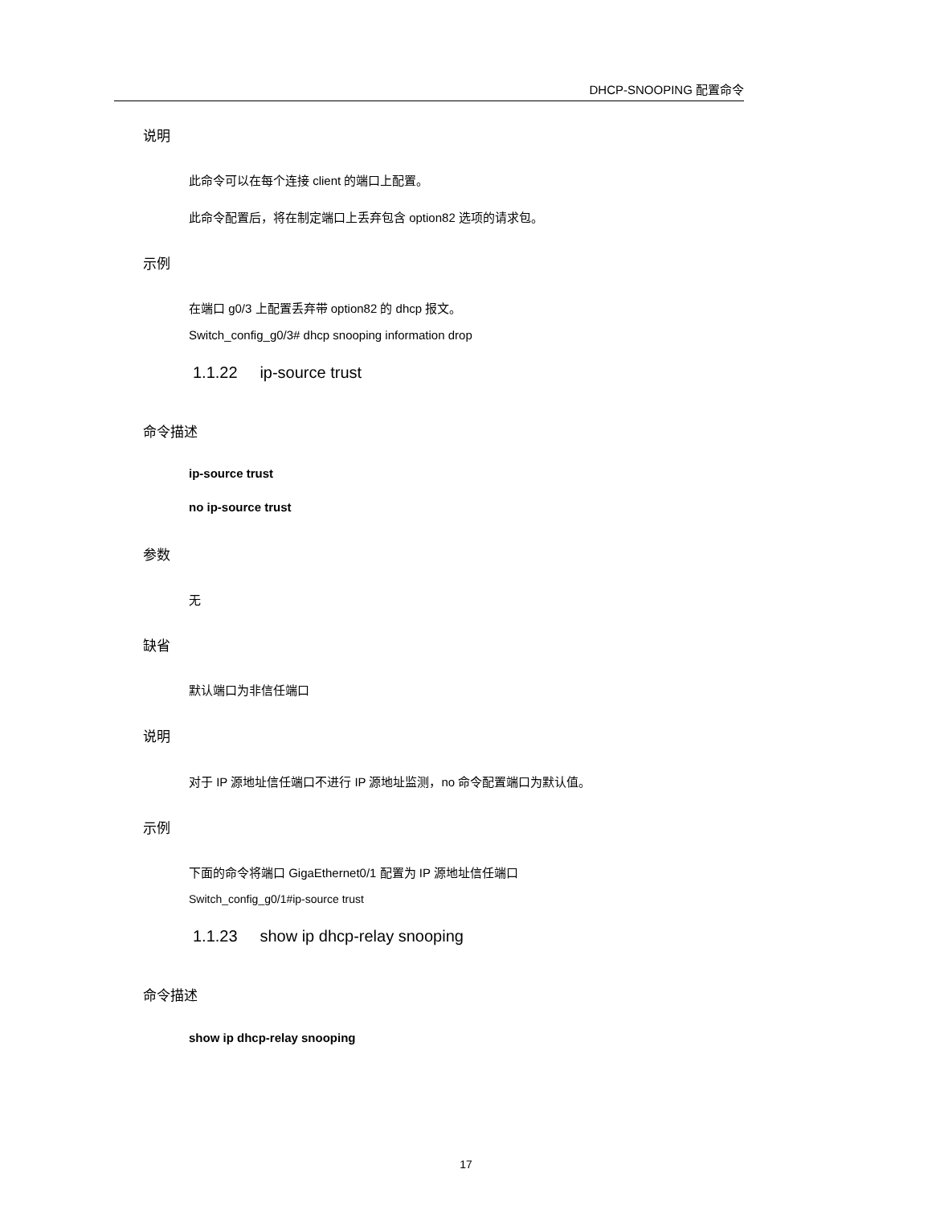DHCP-SNOOPING 配置命令
说明
此命令可以在每个连接 client 的端口上配置。
此命令配置后，将在制定端口上丢弃包含 option82 选项的请求包。
示例
在端口 g0/3 上配置丢弃带 option82 的 dhcp 报文。
Switch_config_g0/3# dhcp snooping information drop
1.1.22 ip-source trust
命令描述
ip-source trust
no ip-source trust
参数
无
缺省
默认端口为非信任端口
说明
对于 IP 源地址信任端口不进行 IP 源地址监测，no 命令配置端口为默认值。
示例
下面的命令将端口 GigaEthernet0/1 配置为 IP 源地址信任端口
Switch_config_g0/1#ip-source trust
1.1.23 show ip dhcp-relay snooping
命令描述
show ip dhcp-relay snooping
17